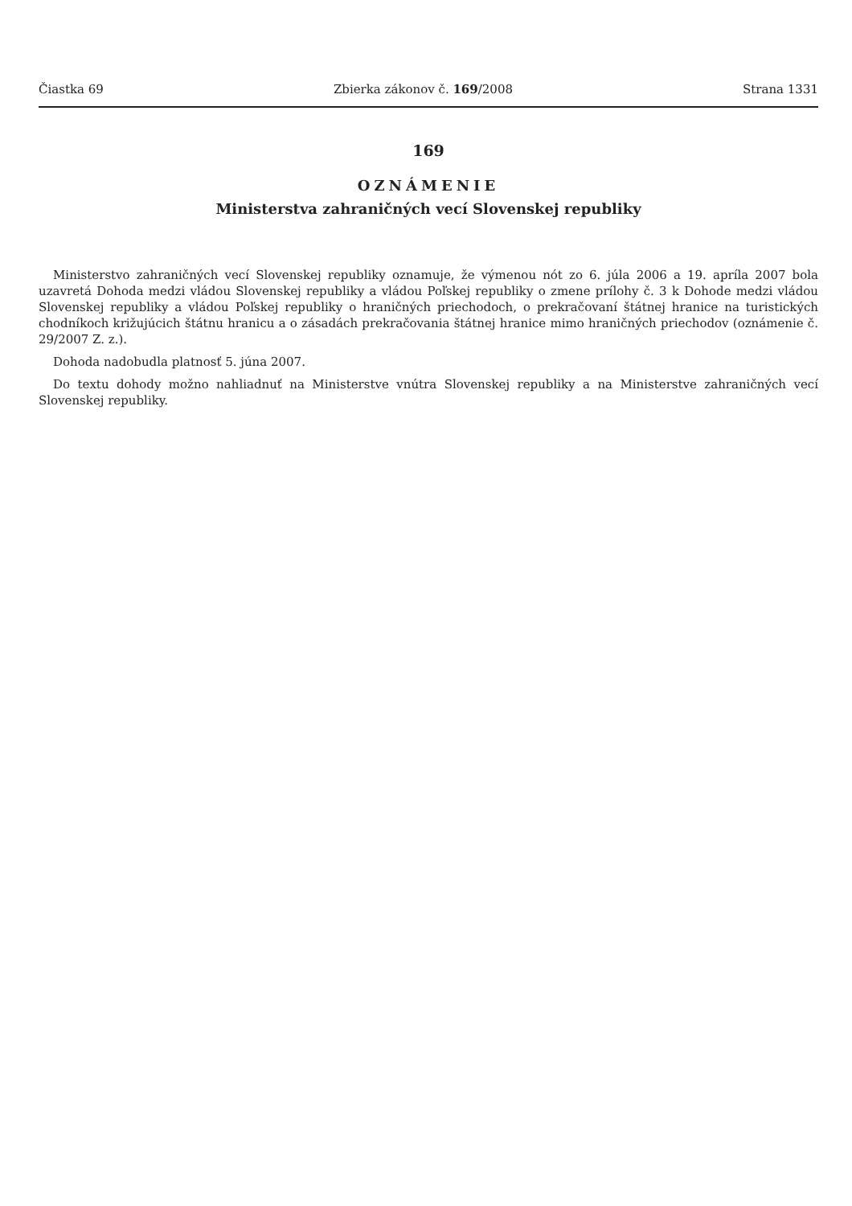Čiastka 69 Zbierka zákonov č. 169/2008 Strana 1331
169
OZNÁMENIE
Ministerstva zahraničných vecí Slovenskej republiky
Ministerstvo zahraničných vecí Slovenskej republiky oznamuje, že výmenou nót zo 6. júla 2006 a 19. apríla 2007 bola uzavretá Dohoda medzi vládou Slovenskej republiky a vládou Poľskej republiky o zmene prílohy č. 3 k Dohode medzi vládou Slovenskej republiky a vládou Poľskej republiky o hraničných priechodoch, o prekračovaní štátnej hranice na turistických chodníkoch križujúcich štátnu hranicu a o zásadách prekračovania štátnej hranice mimo hraničných priechodov (oznámenie č. 29/2007 Z. z.).
Dohoda nadobudla platnosť 5. júna 2007.
Do textu dohody možno nahliadnuť na Ministerstve vnútra Slovenskej republiky a na Ministerstve zahraničných vecí Slovenskej republiky.